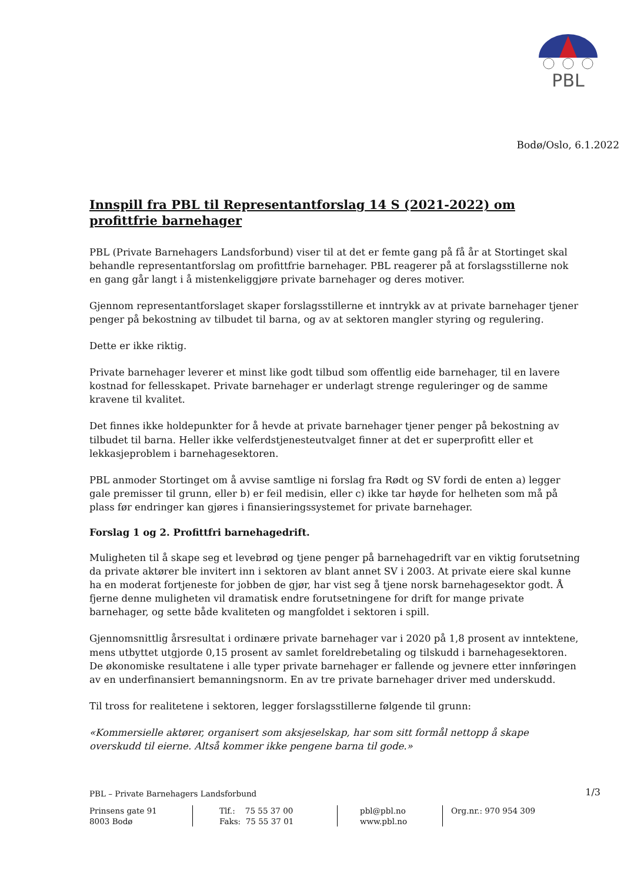PBL
Bodø/Oslo, 6.1.2022
Innspill fra PBL til Representantforslag 14 S (2021-2022) om profittfrie barnehager
PBL (Private Barnehagers Landsforbund) viser til at det er femte gang på få år at Stortinget skal behandle representantforslag om profittfrie barnehager. PBL reagerer på at forslagsstillerne nok en gang går langt i å mistenkeliggjøre private barnehager og deres motiver.
Gjennom representantforslaget skaper forslagsstillerne et inntrykk av at private barnehager tjener penger på bekostning av tilbudet til barna, og av at sektoren mangler styring og regulering.
Dette er ikke riktig.
Private barnehager leverer et minst like godt tilbud som offentlig eide barnehager, til en lavere kostnad for fellesskapet. Private barnehager er underlagt strenge reguleringer og de samme kravene til kvalitet.
Det finnes ikke holdepunkter for å hevde at private barnehager tjener penger på bekostning av tilbudet til barna. Heller ikke velferdstjenesteutvalget finner at det er superprofitt eller et lekkasjeproblem i barnehagesektoren.
PBL anmoder Stortinget om å avvise samtlige ni forslag fra Rødt og SV fordi de enten a) legger gale premisser til grunn, eller b) er feil medisin, eller c) ikke tar høyde for helheten som må på plass før endringer kan gjøres i finansieringssystemet for private barnehager.
Forslag 1 og 2. Profittfri barnehagedrift.
Muligheten til å skape seg et levebrød og tjene penger på barnehagedrift var en viktig forutsetning da private aktører ble invitert inn i sektoren av blant annet SV i 2003. At private eiere skal kunne ha en moderat fortjeneste for jobben de gjør, har vist seg å tjene norsk barnehagesektor godt. Å fjerne denne muligheten vil dramatisk endre forutsetningene for drift for mange private barnehager, og sette både kvaliteten og mangfoldet i sektoren i spill.
Gjennomsnittlig årsresultat i ordinære private barnehager var i 2020 på 1,8 prosent av inntektene, mens utbyttet utgjorde 0,15 prosent av samlet foreldrebetaling og tilskudd i barnehagesektoren. De økonomiske resultatene i alle typer private barnehager er fallende og jevnere etter innføringen av en underfinansiert bemanningsnorm. En av tre private barnehager driver med underskudd.
Til tross for realitetene i sektoren, legger forslagsstillerne følgende til grunn:
«Kommersielle aktører, organisert som aksjeselskap, har som sitt formål nettopp å skape overskudd til eierne. Altså kommer ikke pengene barna til gode.»
1/3
PBL – Private Barnehagers Landsforbund
Prinsens gate 91
8003 Bodø
Tlf.: 75 55 37 00
Faks: 75 55 37 01
pbl@pbl.no
www.pbl.no
Org.nr.: 970 954 309